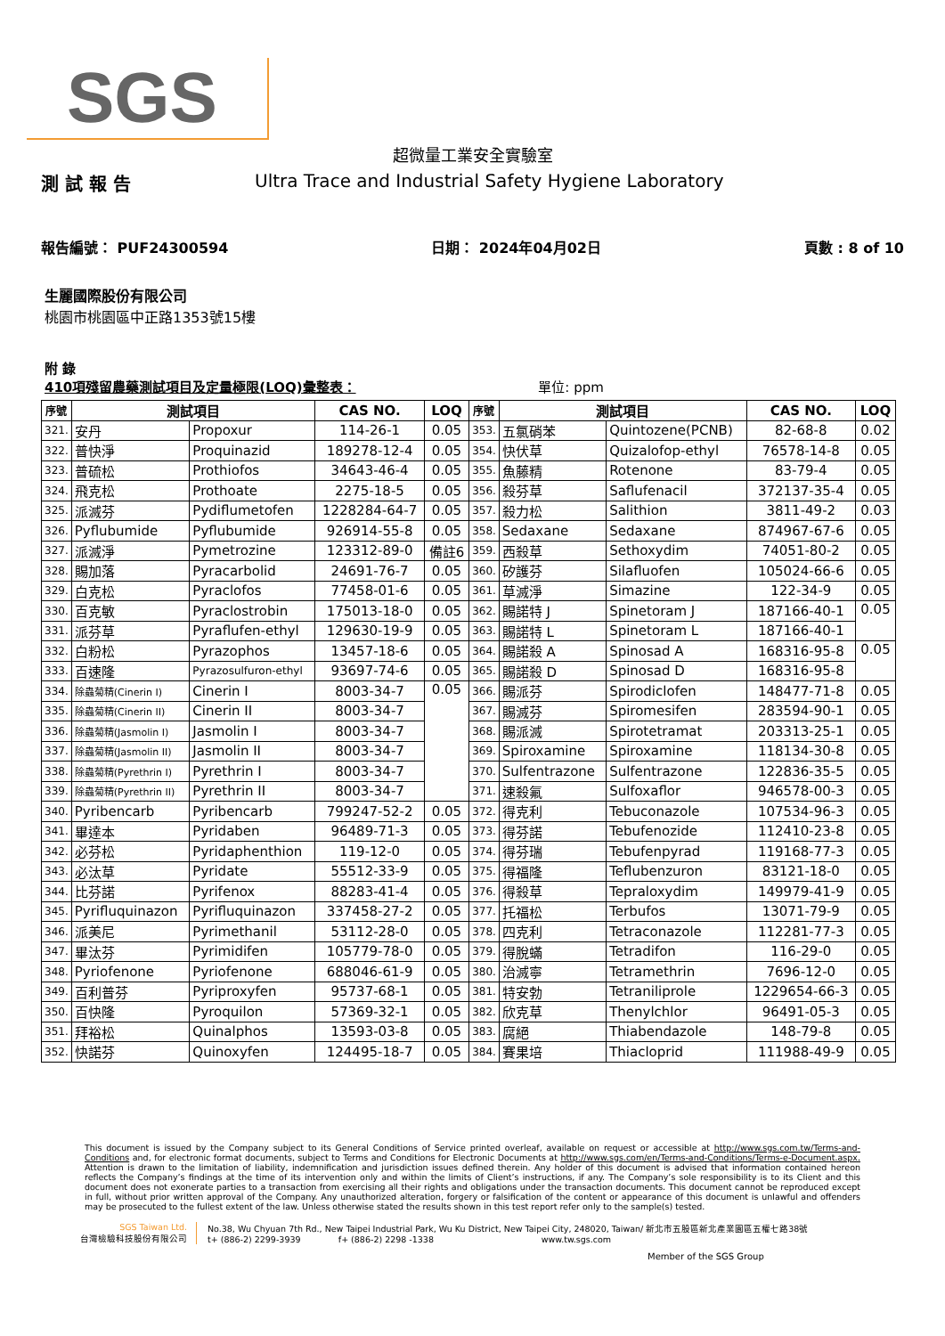SGS
超微量工業安全實驗室
測 試 報 告 Ultra Trace and Industrial Safety Hygiene Laboratory
報告編號： PUF24300594 日期： 2024年04月02日 頁數 : 8 of 10
生麗國際股份有限公司
桃園市桃園區中正路1353號15樓
附 錄
410項殘留農藥測試項目及定量極限(LOQ)彙整表： 單位: ppm
| 序號 | 測試項目 | | CAS NO. | LOQ | 序號 | 測試項目 | | CAS NO. | LOQ |
| --- | --- | --- | --- | --- | --- | --- | --- | --- | --- |
| 321. | 安丹 | Propoxur | 114-26-1 | 0.05 | 353. | 五氯硝苯 | Quintozene(PCNB) | 82-68-8 | 0.02 |
| 322. | 普快淨 | Proquinazid | 189278-12-4 | 0.05 | 354. | 快伏草 | Quizalofop-ethyl | 76578-14-8 | 0.05 |
| 323. | 普硫松 | Prothiofos | 34643-46-4 | 0.05 | 355. | 魚藤精 | Rotenone | 83-79-4 | 0.05 |
| 324. | 飛克松 | Prothoate | 2275-18-5 | 0.05 | 356. | 殺芬草 | Saflufenacil | 372137-35-4 | 0.05 |
| 325. | 派滅芬 | Pydiflumetofen | 1228284-64-7 | 0.05 | 357. | 殺力松 | Salithion | 3811-49-2 | 0.03 |
| 326. | Pyflubumide | Pyflubumide | 926914-55-8 | 0.05 | 358. | Sedaxane | Sedaxane | 874967-67-6 | 0.05 |
| 327. | 派滅淨 | Pymetrozine | 123312-89-0 | 備註6 | 359. | 西殺草 | Sethoxydim | 74051-80-2 | 0.05 |
| 328. | 賜加落 | Pyracarbolid | 24691-76-7 | 0.05 | 360. | 矽護芬 | Silafluofen | 105024-66-6 | 0.05 |
| 329. | 白克松 | Pyraclofos | 77458-01-6 | 0.05 | 361. | 草滅淨 | Simazine | 122-34-9 | 0.05 |
| 330. | 百克敏 | Pyraclostrobin | 175013-18-0 | 0.05 | 362. | 賜諾特 J | Spinetoram J | 187166-40-1 | 0.05 |
| 331. | 派芬草 | Pyraflufen-ethyl | 129630-19-9 | 0.05 | 363. | 賜諾特 L | Spinetoram L | 187166-40-1 | |
| 332. | 白粉松 | Pyrazophos | 13457-18-6 | 0.05 | 364. | 賜諾殺 A | Spinosad A | 168316-95-8 | 0.05 |
| 333. | 百速隆 | Pyrazosulfuron-ethyl | 93697-74-6 | 0.05 | 365. | 賜諾殺 D | Spinosad D | 168316-95-8 | |
| 334. | 除蟲菊精(Cinerin I) | Cinerin I | 8003-34-7 | 0.05 | 366. | 賜派芬 | Spirodiclofen | 148477-71-8 | 0.05 |
| 335. | 除蟲菊精(Cinerin II) | Cinerin II | 8003-34-7 | | 367. | 賜滅芬 | Spiromesifen | 283594-90-1 | 0.05 |
| 336. | 除蟲菊精(Jasmolin I) | Jasmolin I | 8003-34-7 | | 368. | 賜派滅 | Spirotetramat | 203313-25-1 | 0.05 |
| 337. | 除蟲菊精(Jasmolin II) | Jasmolin II | 8003-34-7 | | 369. | Spiroxamine | Spiroxamine | 118134-30-8 | 0.05 |
| 338. | 除蟲菊精(Pyrethrin I) | Pyrethrin I | 8003-34-7 | | 370. | Sulfentrazone | Sulfentrazone | 122836-35-5 | 0.05 |
| 339. | 除蟲菊精(Pyrethrin II) | Pyrethrin II | 8003-34-7 | | 371. | 速殺氟 | Sulfoxaflor | 946578-00-3 | 0.05 |
| 340. | Pyribencarb | Pyribencarb | 799247-52-2 | 0.05 | 372. | 得克利 | Tebuconazole | 107534-96-3 | 0.05 |
| 341. | 畢達本 | Pyridaben | 96489-71-3 | 0.05 | 373. | 得芬諾 | Tebufenozide | 112410-23-8 | 0.05 |
| 342. | 必芬松 | Pyridaphenthion | 119-12-0 | 0.05 | 374. | 得芬瑞 | Tebufenpyrad | 119168-77-3 | 0.05 |
| 343. | 必汰草 | Pyridate | 55512-33-9 | 0.05 | 375. | 得福隆 | Teflubenzuron | 83121-18-0 | 0.05 |
| 344. | 比芬諾 | Pyrifenox | 88283-41-4 | 0.05 | 376. | 得殺草 | Tepraloxydim | 149979-41-9 | 0.05 |
| 345. | Pyrifluquinazon | Pyrifluquinazon | 337458-27-2 | 0.05 | 377. | 托福松 | Terbufos | 13071-79-9 | 0.05 |
| 346. | 派美尼 | Pyrimethanil | 53112-28-0 | 0.05 | 378. | 四克利 | Tetraconazole | 112281-77-3 | 0.05 |
| 347. | 畢汰芬 | Pyrimidifen | 105779-78-0 | 0.05 | 379. | 得脫蟎 | Tetradifon | 116-29-0 | 0.05 |
| 348. | Pyriofenone | Pyriofenone | 688046-61-9 | 0.05 | 380. | 治滅寧 | Tetramethrin | 7696-12-0 | 0.05 |
| 349. | 百利普芬 | Pyriproxyfen | 95737-68-1 | 0.05 | 381. | 特安勃 | Tetraniliprole | 1229654-66-3 | 0.05 |
| 350. | 百快隆 | Pyroquilon | 57369-32-1 | 0.05 | 382. | 欣克草 | Thenylchlor | 96491-05-3 | 0.05 |
| 351. | 拜裕松 | Quinalphos | 13593-03-8 | 0.05 | 383. | 腐絕 | Thiabendazole | 148-79-8 | 0.05 |
| 352. | 快諾芬 | Quinoxyfen | 124495-18-7 | 0.05 | 384. | 賽果培 | Thiacloprid | 111988-49-9 | 0.05 |
This document is issued by the Company subject to its General Conditions of Service printed overleaf, available on request or accessible at http://www.sgs.com.tw/Terms-and-Conditions and, for electronic format documents, subject to Terms and Conditions for Electronic Documents at http://www.sgs.com/en/Terms-and-Conditions/Terms-e-Document.aspx. Attention is drawn to the limitation of liability, indemnification and jurisdiction issues defined therein. Any holder of this document is advised that information contained hereon reflects the Company’s findings at the time of its intervention only and within the limits of Client’s instructions, if any. The Company’s sole responsibility is to its Client and this document does not exonerate parties to a transaction from exercising all their rights and obligations under the transaction documents. This document cannot be reproduced except in full, without prior written approval of the Company. Any unauthorized alteration, forgery or falsification of the content or appearance of this document is unlawful and offenders may be prosecuted to the fullest extent of the law. Unless otherwise stated the results shown in this test report refer only to the sample(s) tested.
SGS Taiwan Ltd.
台灣檢驗科技股份有限公司
No.38, Wu Chyuan 7th Rd., New Taipei Industrial Park, Wu Ku District, New Taipei City, 248020, Taiwan/ 新北市五股區新北產業園區五權七路38號
t+ (886-2) 2299-3939 f+ (886-2) 2298 -1338 www.tw.sgs.com
Member of the SGS Group